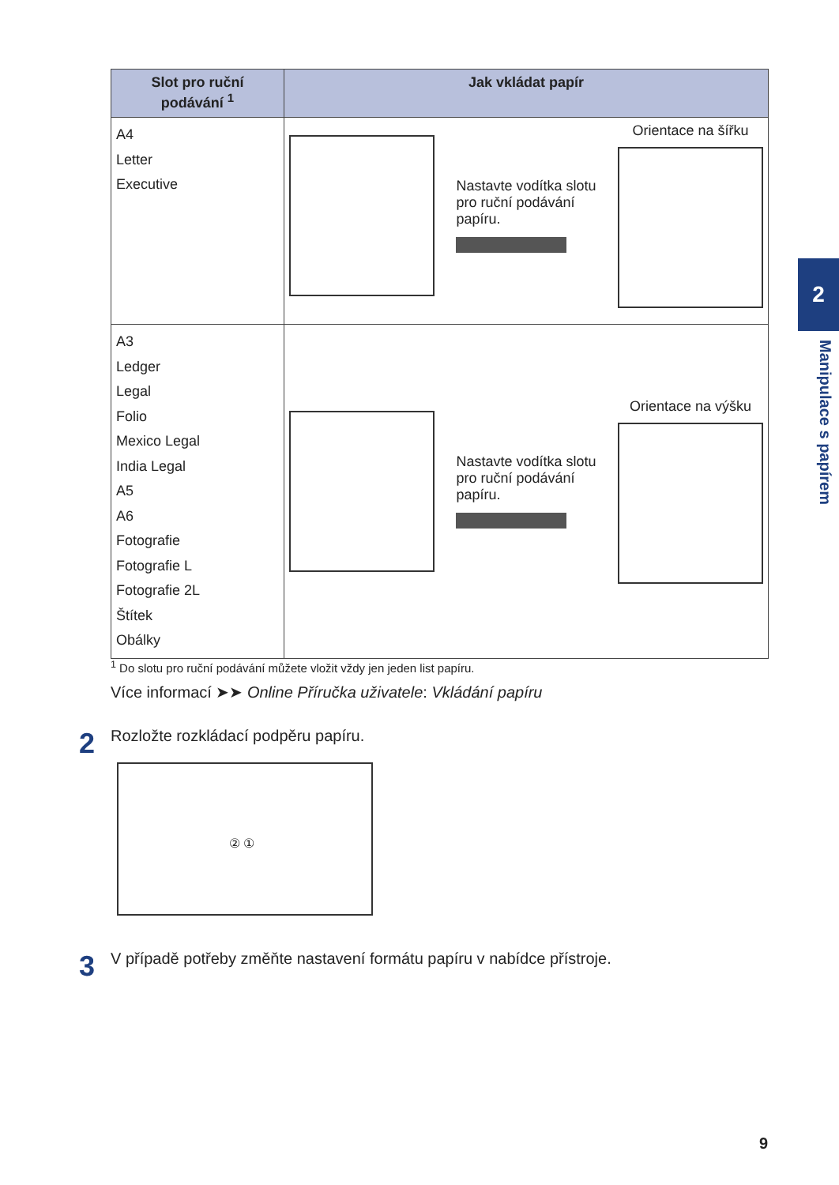| Slot pro ruční podávání <sup>1</sup> | Jak vkládat papír |
| --- | --- |
| A4 Letter Executive | Nastavte vodítka slotu pro ruční podávání papíru. Orientace na šířku |
| A3 Ledger Legal Folio Mexico Legal India Legal A5 A6 Fotografie Fotografie L Fotografie 2L Štítek Obálky | Nastavte vodítka slotu pro ruční podávání papíru. Orientace na výšku |
<sup>1</sup> Do slotu pro ruční podávání můžete vložit vždy jen jeden list papíru.
Více informací ➤➤ Online Příručka uživatele: Vkládání papíru
2 Rozložte rozkládací podpěru papíru.
② ①
3 V případě potřeby změňte nastavení formátu papíru v nabídce přístroje.
2
Manipulace s papírem
9